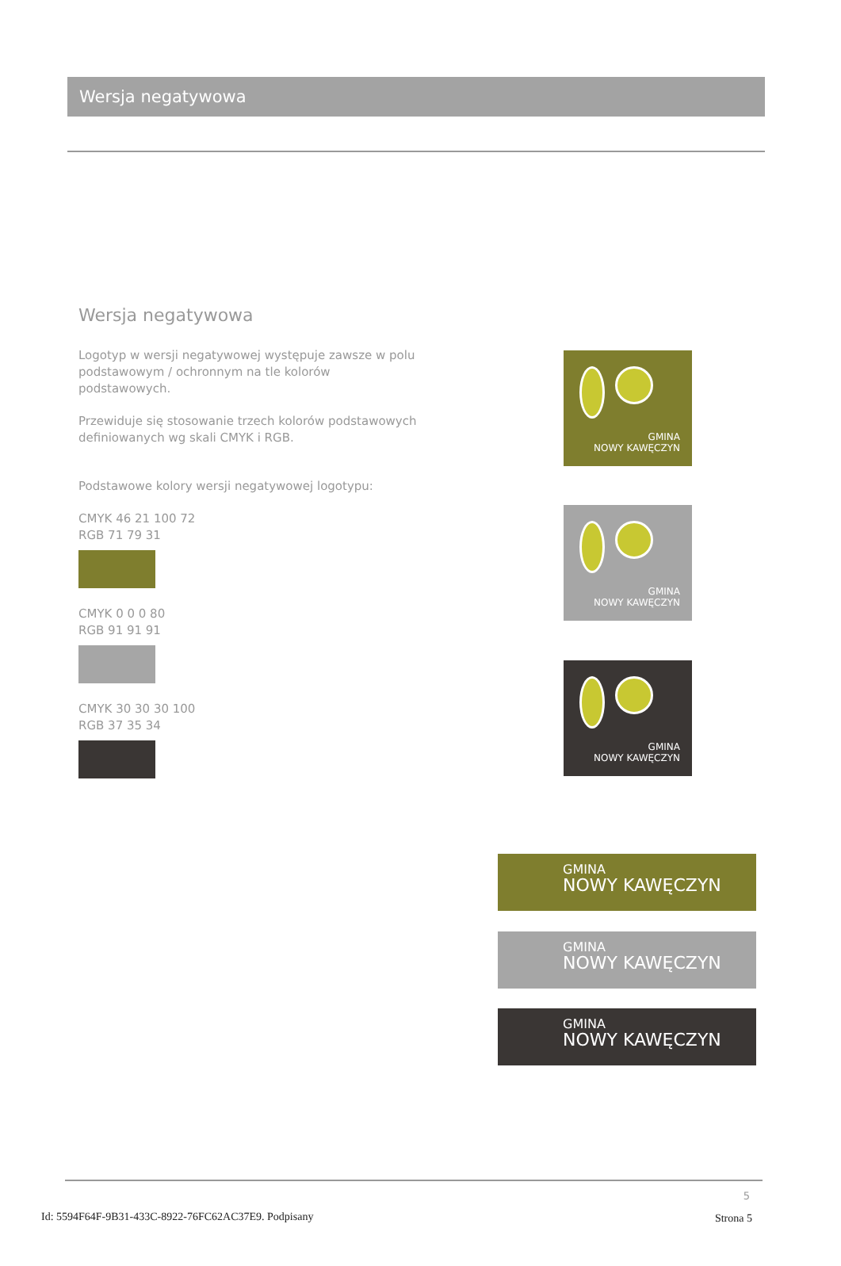Wersja negatywowa
Wersja negatywowa
Logotyp w wersji negatywowej występuje zawsze w polu podstawowym / ochronnym na tle kolorów podstawowych.
Przewiduje się stosowanie trzech kolorów podstawowych definiowanych wg skali CMYK i RGB.
Podstawowe kolory wersji negatywowej logotypu:
CMYK 46 21 100 72
RGB 71 79 31
CMYK 0 0 0 80
RGB 91 91 91
CMYK 30 30 30 100
RGB 37 35 34
GMINA
NOWY KAWĘCZYN
GMINA
NOWY KAWĘCZYN
GMINA
NOWY KAWĘCZYN
GMINA
NOWY KAWĘCZYN
GMINA
NOWY KAWĘCZYN
GMINA
NOWY KAWĘCZYN
5
Id: 5594F64F-9B31-433C-8922-76FC62AC37E9. Podpisany
Strona 5